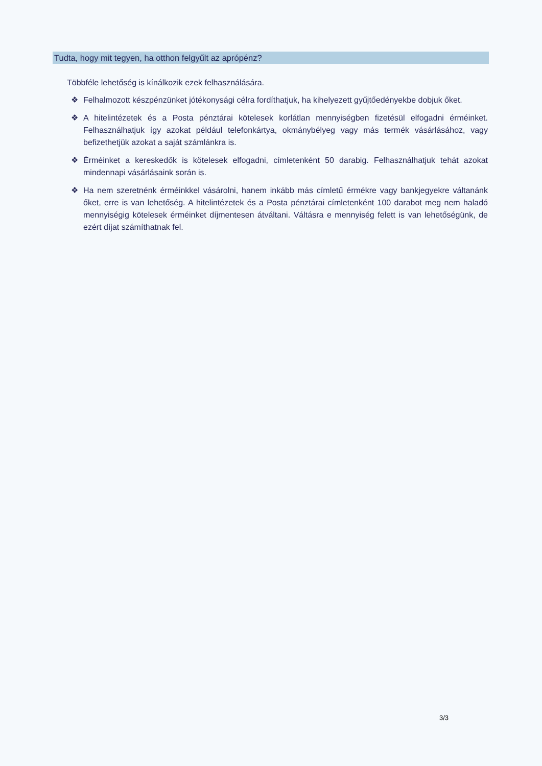Tudta, hogy mit tegyen, ha otthon felgyűlt az aprópénz?
Többféle lehetőség is kínálkozik ezek felhasználására.
❖ Felhalmozott készpénzünket jótékonysági célra fordíthatjuk, ha kihelyezett gyűjtőedényekbe dobjuk őket.
❖ A hitelintézetek és a Posta pénztárai kötelesek korlátlan mennyiségben fizetésül elfogadni érméinket. Felhasználhatjuk így azokat például telefonkártya, okmánybélyeg vagy más termék vásárlásához, vagy befizethetjük azokat a saját számlánkra is.
❖ Érméinket a kereskedők is kötelesek elfogadni, címletenként 50 darabig. Felhasználhatjuk tehát azokat mindennapi vásárlásaink során is.
❖ Ha nem szeretnénk érméinkkel vásárolni, hanem inkább más címletű érmékre vagy bankjegyekre váltanánk őket, erre is van lehetőség. A hitelintézetek és a Posta pénztárai címletenként 100 darabot meg nem haladó mennyiségig kötelesek érméinket díjmentesen átváltani. Váltásra e mennyiség felett is van lehetőségünk, de ezért díjat számíthatnak fel.
3/3